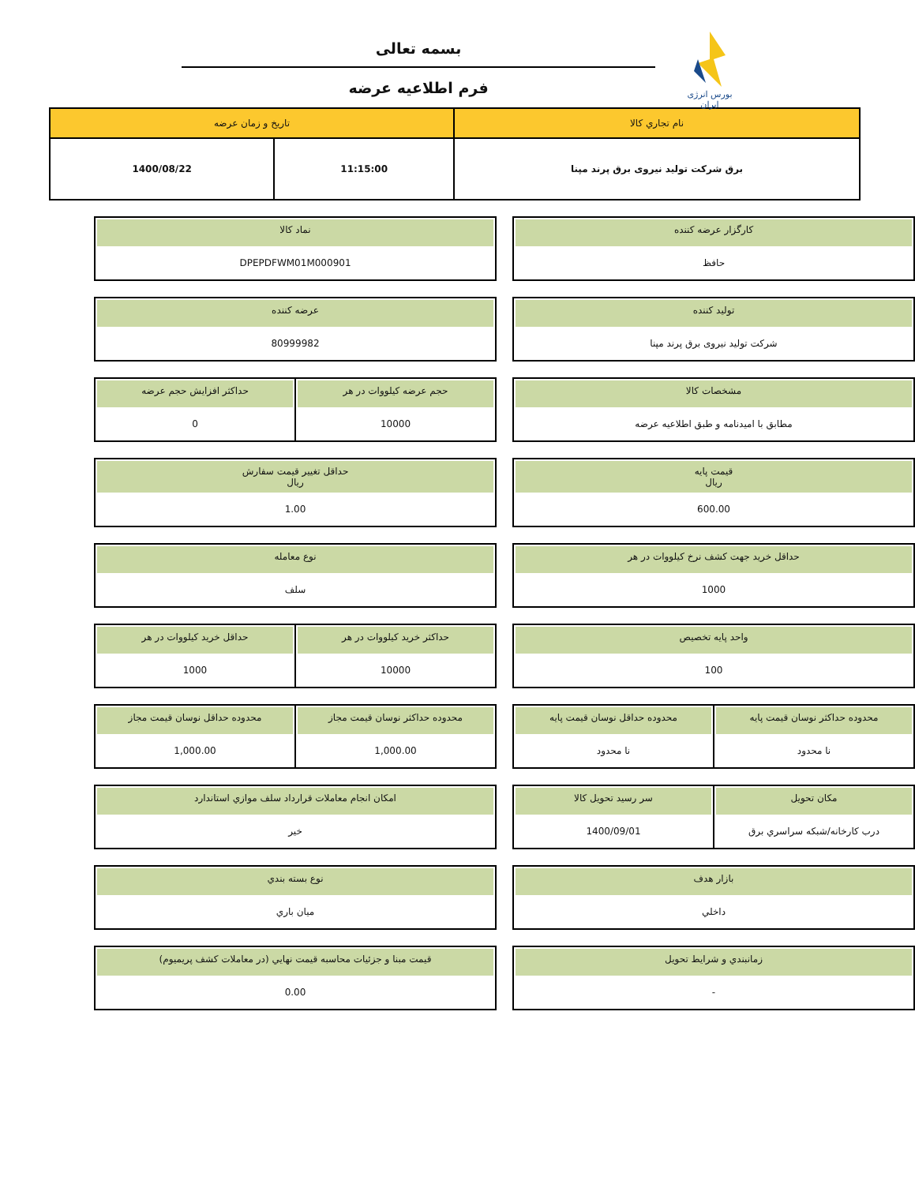بورس انرژی ایران
بسمه تعالی
فرم اطلاعیه عرضه
| نام تجاري کالا | تاريخ و زمان عرضه | |
| --- | --- | --- |
| برق شرکت تولید نیروی برق پرند مپنا | 11:15:00 | 1400/08/22 |
کارگزار عرضه کننده
حافظ
نماد کالا
DPEPDFWM01M000901
تولید کننده
شرکت تولید نیروی برق پرند مپنا
عرضه کننده
80999982
مشخصات کالا
مطابق با امیدنامه و طبق اطلاعیه عرضه
حجم عرضه کیلووات در هر
10000
حداکثر افزایش حجم عرضه
0
قیمت پایه
ریال
600.00
حداقل تغییر قیمت سفارش
ریال
1.00
حداقل خرید جهت کشف نرخ کیلووات در هر
1000
نوع معامله
سلف
واحد پایه تخصیص
100
حداکثر خرید کیلووات در هر
10000
حداقل خرید کیلووات در هر
1000
محدوده حداکثر نوسان قیمت پایه
نا محدود
محدوده حداقل نوسان قیمت پایه
نا محدود
محدوده حداکثر نوسان قیمت مجاز
1,000.00
محدوده حداقل نوسان قیمت مجاز
1,000.00
مکان تحویل
درب کارخانه/شبکه سراسري برق
سر رسید تحویل کالا
1400/09/01
امکان انجام معاملات قرارداد سلف موازي استاندارد
خیر
بازار هدف
داخلي
نوع بسته بندي
میان باري
زمانبندي و شرايط تحويل
-
قیمت مبنا و جزئیات محاسبه قیمت نهایي (در معاملات کشف پریمیوم)
0.00